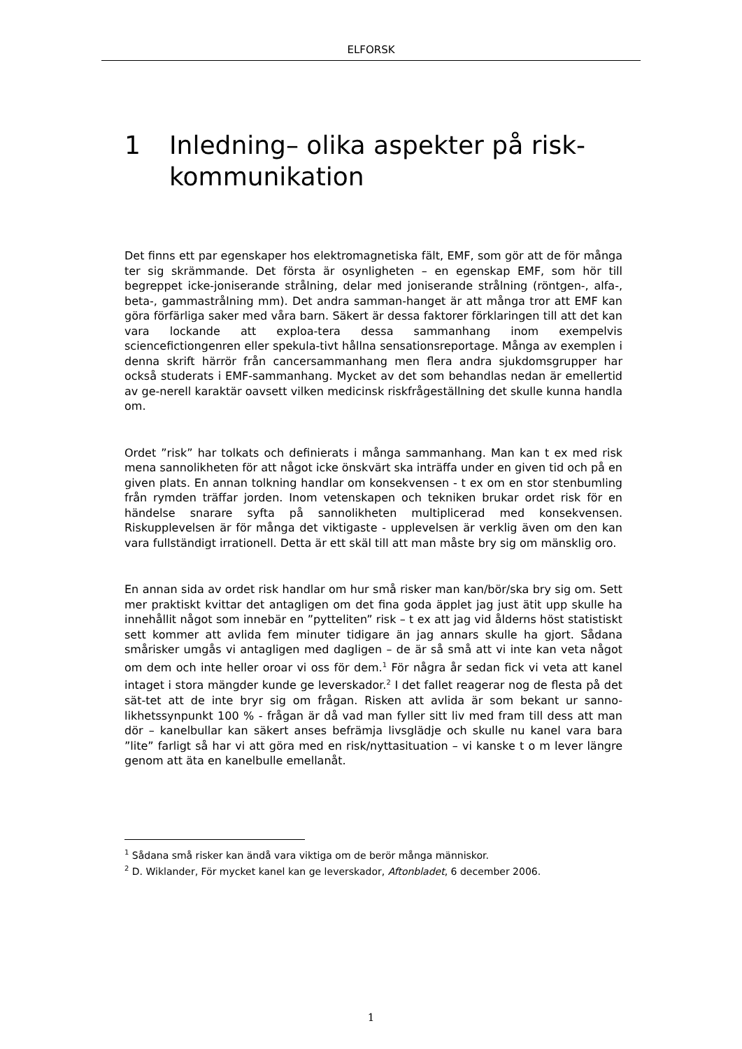ELFORSK
1 Inledning– olika aspekter på risk-kommunikation
Det finns ett par egenskaper hos elektromagnetiska fält, EMF, som gör att de för många ter sig skrämmande. Det första är osynligheten – en egenskap EMF, som hör till begreppet icke-joniserande strålning, delar med joniserande strålning (röntgen-, alfa-, beta-, gammastrålning mm). Det andra samman-hanget är att många tror att EMF kan göra förfärliga saker med våra barn. Säkert är dessa faktorer förklaringen till att det kan vara lockande att exploa-tera dessa sammanhang inom exempelvis sciencefictiongenren eller spekula-tivt hållna sensationsreportage. Många av exemplen i denna skrift härrör från cancersammanhang men flera andra sjukdomsgrupper har också studerats i EMF-sammanhang. Mycket av det som behandlas nedan är emellertid av ge-nerell karaktär oavsett vilken medicinsk riskfrågeställning det skulle kunna handla om.
Ordet ”risk” har tolkats och definierats i många sammanhang. Man kan t ex med risk mena sannolikheten för att något icke önskvärt ska inträffa under en given tid och på en given plats. En annan tolkning handlar om konsekvensen - t ex om en stor stenbumling från rymden träffar jorden. Inom vetenskapen och tekniken brukar ordet risk för en händelse snarare syfta på sannolikheten multiplicerad med konsekvensen. Riskupplevelsen är för många det viktigaste - upplevelsen är verklig även om den kan vara fullständigt irrationell. Detta är ett skäl till att man måste bry sig om mänsklig oro.
En annan sida av ordet risk handlar om hur små risker man kan/bör/ska bry sig om. Sett mer praktiskt kvittar det antagligen om det fina goda äpplet jag just ätit upp skulle ha innehållit något som innebär en ”pytteliten” risk – t ex att jag vid ålderns höst statistiskt sett kommer att avlida fem minuter tidigare än jag annars skulle ha gjort. Sådana smårisker umgås vi antagligen med dagligen – de är så små att vi inte kan veta något om dem och inte heller oroar vi oss för dem.<sup>1</sup> För några år sedan fick vi veta att kanel intaget i stora mängder kunde ge leverskador.<sup>2</sup> I det fallet reagerar nog de flesta på det sät-tet att de inte bryr sig om frågan. Risken att avlida är som bekant ur sanno-likhetssynpunkt 100 % - frågan är då vad man fyller sitt liv med fram till dess att man dör – kanelbullar kan säkert anses befrämja livsglädje och skulle nu kanel vara bara ”lite” farligt så har vi att göra med en risk/nyttasituation – vi kanske t o m lever längre genom att äta en kanelbulle emellanåt.
<sup>1</sup> Sådana små risker kan ändå vara viktiga om de berör många människor.
<sup>2</sup> D. Wiklander, För mycket kanel kan ge leverskador, Aftonbladet, 6 december 2006.
1